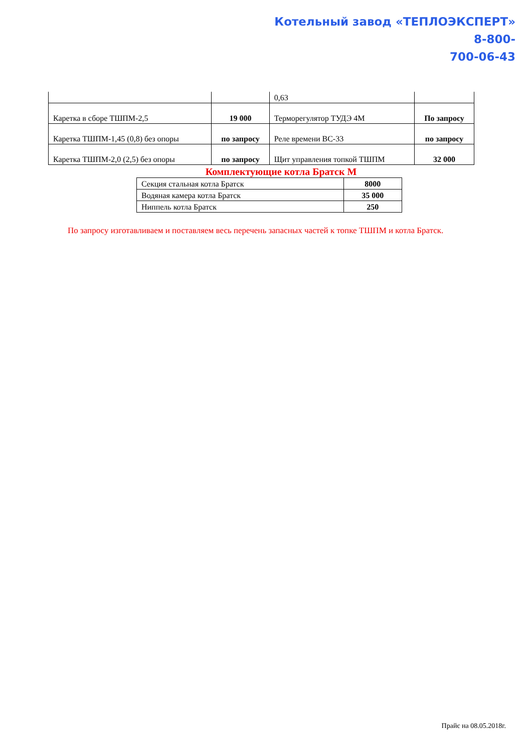Котельный завод «ТЕПЛОЭКСПЕРТ»
8-800-
700-06-43
| | | 0,63 | |
| Каретка в сборе ТШПМ-2,5 | 19 000 | Терморегулятор ТУДЭ 4М | По запросу |
| Каретка ТШПМ-1,45 (0,8) без опоры | по запросу | Реле времени ВС-33 | по запросу |
| Каретка ТШПМ-2,0 (2,5) без опоры | по запросу | Щит управления топкой ТШПМ | 32 000 |
Комплектующие котла Братск М
| Секция стальная котла Братск | 8000 |
| Водяная камера котла Братск | 35 000 |
| Ниппель котла Братск | 250 |
По запросу изготавливаем и поставляем весь перечень запасных частей к топке ТШПМ и котла Братск.
Прайс на 08.05.2018г.